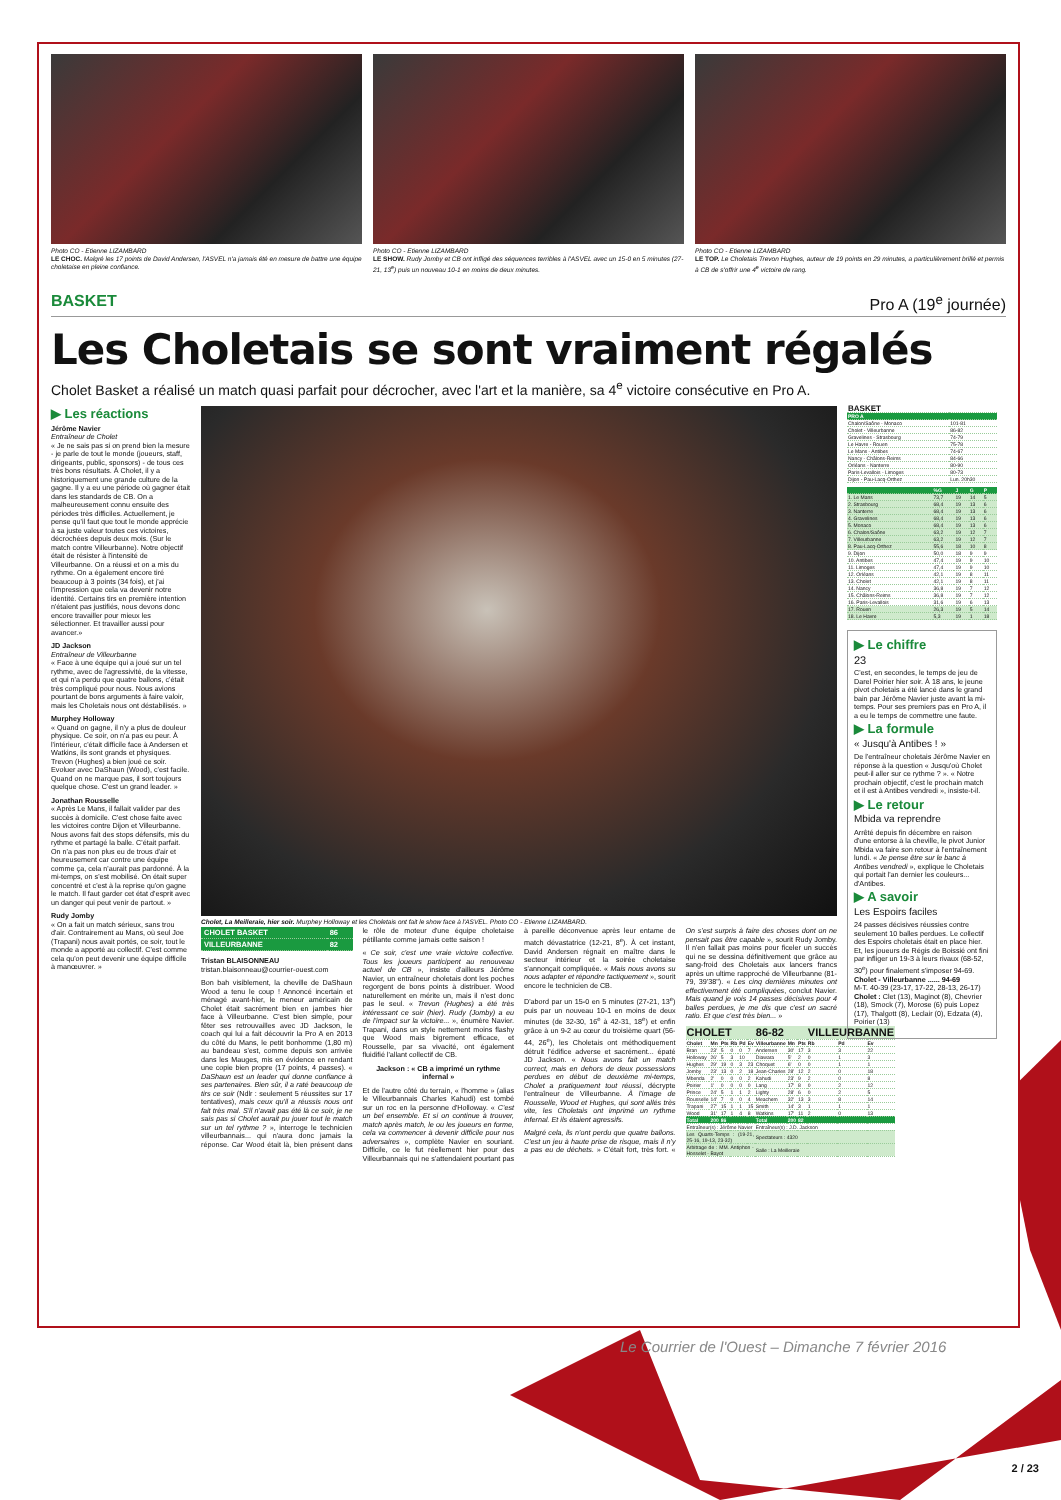Photo CO - Etienne LIZAMBARD
LE CHOC. Malgré les 17 points de David Andersen, l'ASVEL n'a jamais été en mesure de battre une équipe choletaise en pleine confiance.
Photo CO - Etienne LIZAMBARD
LE SHOW. Rudy Jomby et CB ont infligé des séquences terribles à l'ASVEL avec un 15-0 en 5 minutes (27-21, 13<sup>e</sup>) puis un nouveau 10-1 en moins de deux minutes.
Photo CO - Etienne LIZAMBARD
LE TOP. Le Choletais Trevon Hughes, auteur de 19 points en 29 minutes, a particulièrement brillé et permis à CB de s'offrir une 4<sup>e</sup> victoire de rang.
BASKET Pro A (19<sup>e</sup> journée)
Les Choletais se sont vraiment régalés
Cholet Basket a réalisé un match quasi parfait pour décrocher, avec l'art et la manière, sa 4<sup>e</sup> victoire consécutive en Pro A.
▶ Les réactions
Jérôme Navier
Entraîneur de Cholet
« Je ne sais pas si on prend bien la mesure - je parle de tout le monde (joueurs, staff, dirigeants, public, sponsors) - de tous ces très bons résultats. À Cholet, il y a historiquement une grande culture de la gagne. Il y a eu une période où gagner était dans les standards de CB. On a malheureusement connu ensuite des périodes très difficiles. Actuellement, je pense qu'il faut que tout le monde apprécie à sa juste valeur toutes ces victoires, décrochées depuis deux mois. (Sur le match contre Villeurbanne). Notre objectif était de résister à l'intensité de Villeurbanne. On a réussi et on a mis du rythme. On a également encore tiré beaucoup à 3 points (34 fois), et j'ai l'impression que cela va devenir notre identité. Certains tirs en première intention n'étaient pas justifiés, nous devons donc encore travailler pour mieux les sélectionner. Et travailler aussi pour avancer.»
JD Jackson
Entraîneur de Villeurbanne
« Face à une équipe qui a joué sur un tel rythme, avec de l'agressivité, de la vitesse, et qui n'a perdu que quatre ballons, c'était très compliqué pour nous. Nous avions pourtant de bons arguments à faire valoir, mais les Choletais nous ont déstabilisés. »
Murphey Holloway
« Quand on gagne, il n'y a plus de douleur physique. Ce soir, on n'a pas eu peur. À l'intérieur, c'était difficile face à Andersen et Watkins, ils sont grands et physiques. Trevon (Hughes) a bien joué ce soir. Evoluer avec DaShaun (Wood), c'est facile. Quand on ne marque pas, il sort toujours quelque chose. C'est un grand leader. »
Jonathan Rousselle
« Après Le Mans, il fallait valider par des succès à domicile. C'est chose faite avec les victoires contre Dijon et Villeurbanne. Nous avons fait des stops défensifs, mis du rythme et partagé la balle. C'était parfait. On n'a pas non plus eu de trous d'air et heureusement car contre une équipe comme ça, cela n'aurait pas pardonné. À la mi-temps, on s'est mobilisé. On était super concentré et c'est à la reprise qu'on gagne le match. Il faut garder cet état d'esprit avec un danger qui peut venir de partout. »
Rudy Jomby
« On a fait un match sérieux, sans trou d'air. Contrairement au Mans, où seul Joe (Trapani) nous avait portés, ce soir, tout le monde a apporté au collectif. C'est comme cela qu'on peut devenir une équipe difficile à manœuvrer. »
Cholet, La Meilleraie, hier soir. Murphey Holloway et les Choletais ont fait le show face à l'ASVEL. Photo CO - Etienne LIZAMBARD.
| CHOLET BASKET | 86 |
| VILLEURBANNE | 82 |
Tristan BLAISONNEAU
tristan.blaisonneau@courrier-ouest.com
Bon bah visiblement, la cheville de DaShaun Wood a tenu le coup ! Annoncé incertain et ménagé avant-hier, le meneur américain de Cholet était sacrément bien en jambes hier face à Villeurbanne. C'est bien simple, pour fêter ses retrouvailles avec JD Jackson, le coach qui lui a fait découvrir la Pro A en 2013 du côté du Mans, le petit bonhomme (1,80 m) au bandeau s'est, comme depuis son arrivée dans les Mauges, mis en évidence en rendant une copie bien propre (17 points, 4 passes). « DaShaun est un leader qui donne confiance à ses partenaires. Bien sûr, il a raté beaucoup de tirs ce soir (Ndlr : seulement 5 réussites sur 17 tentatives), mais ceux qu'il a réussis nous ont fait très mal. S'il n'avait pas été là ce soir, je ne sais pas si Cholet aurait pu jouer tout le match sur un tel rythme ? », interroge le technicien villeurbannais... qui n'aura donc jamais la réponse. Car Wood était là, bien présent dans le rôle de moteur d'une équipe choletaise pétillante comme jamais cette saison !
« Ce soir, c'est une vraie victoire collective. Tous les joueurs participent au renouveau actuel de CB », insiste d'ailleurs Jérôme Navier, un entraîneur choletais dont les poches regorgent de bons points à distribuer. Wood naturellement en mérite un, mais il n'est donc pas le seul. « Trevon (Hughes) a été très intéressant ce soir (hier). Rudy (Jomby) a eu de l'impact sur la victoire... », énumère Navier. Trapani, dans un style nettement moins flashy que Wood mais bigrement efficace, et Rousselle, par sa vivacité, ont également fluidifié l'allant collectif de CB.
Jackson : « CB a imprimé un rythme infernal »
Et de l'autre côté du terrain, « l'homme » (alias le Villeurbannais Charles Kahudi) est tombé sur un roc en la personne d'Holloway. « C'est un bel ensemble. Et si on continue à trouver, match après match, le ou les joueurs en forme, cela va commencer à devenir difficile pour nos adversaires », complète Navier en souriant. Difficile, ce le fut réellement hier pour des Villeurbannais qui ne s'attendaient pourtant pas à pareille déconvenue après leur entame de match dévastatrice (12-21, 8<sup>e</sup>). À cet instant, David Andersen régnait en maître dans le secteur intérieur et la soirée choletaise s'annonçait compliquée. « Mais nous avons su nous adapter et répondre tactiquement », sourit encore le technicien de CB.
D'abord par un 15-0 en 5 minutes (27-21, 13<sup>e</sup>) puis par un nouveau 10-1 en moins de deux minutes (de 32-30, 16<sup>e</sup> à 42-31, 18<sup>e</sup>) et enfin grâce à un 9-2 au cœur du troisième quart (56-44, 26<sup>e</sup>), les Choletais ont méthodiquement détruit l'édifice adverse et sacrément... épaté JD Jackson. « Nous avons fait un match correct, mais en dehors de deux possessions perdues en début de deuxième mi-temps, Cholet a pratiquement tout réussi, décrypte l'entraîneur de Villeurbanne. À l'image de Rousselle, Wood et Hughes, qui sont allés très vite, les Choletais ont imprimé un rythme infernal. Et ils étaient agressifs.
Malgré cela, ils n'ont perdu que quatre ballons. C'est un jeu à haute prise de risque, mais il n'y a pas eu de déchets. » C'était fort, très fort. « On s'est surpris à faire des choses dont on ne pensait pas être capable », sourit Rudy Jomby. Il n'en fallait pas moins pour ficeler un succès qui ne se dessina définitivement que grâce au sang-froid des Choletais aux lancers francs après un ultime rapproché de Villeurbanne (81-79, 39'38"). « Les cinq dernières minutes ont effectivement été compliquées, conclut Navier. Mais quand je vois 14 passes décisives pour 4 balles perdues, je me dis que c'est un sacré ratio. Et que c'est très bien... »
| CHOLET | | | | | | 86-82 | | | VILLEURBANNE | | |
| Cholet | Mn | Pts | Rb | Pd | Ev | Villeurbanne | Mn | Pts | Rb | Pd | Ev |
| Bran | 23' | 5 | 0 | 0 | 7 | Andersen | 30' | 17 | 3 | 3 | 22 |
| Holloway | 26' | 5 | 3 | 10 | | Diawara | 5' | 2 | 0 | 1 | 3 |
| Hughes | 29' | 19 | 0 | 3 | 23 | Choquet | 6' | 0 | 0 | 1 | 1 |
| Jomby | 23' | 13 | 0 | 2 | 18 | Jean-Charles | 28' | 12 | 2 | 0 | 18 |
| Mbenda | 2' | 0 | 0 | 0 | 2 | Kahudi | 23' | 9 | 2 | 0 | 8 |
| Poirier | 1' | 0 | 0 | 0 | 0 | Lang | 17' | 8 | 0 | 2 | 12 |
| Prince | 24' | 5 | 1 | 1 | 2 | Lighty | 28' | 6 | 0 | 2 | 5 |
| Rousselle | 14' | 7 | 0 | 0 | 4 | Meachem | 32' | 13 | 3 | 8 | 14 |
| Trapani | 27' | 15 | 1 | 1 | 15 | Smith | 14' | 3 | 1 | 1 | 1 |
| Wood | 31' | 17 | 1 | 4 | 8 | Watkins | 17' | 11 | 2 | 0 | 13 |
| Total | 200 | 86 | | | | Total | 200 | 82 | | | |
| Entraîneur(s) : Jérôme Navier | | | | | | Entraîneur(s) : J.D. Jackson | | | | | |
| Les Quarts-Temps : (19-21, 25-16, 19-13, 23-32) | | | | | | Spectateurs : 4320 | | | | | |
| Arbitrage de : MM. Antiphon - Hosselet - Bayot | | | | | | Salle : La Meilleraie | | | | | |
| BASKET | |
| PRO A | |
| Chalon/Saône - Monaco | 101-81 |
| Cholet - Villeurbanne | 86-82 |
| Gravelines - Strasbourg | 74-79 |
| Le Havre - Rouen | 75-78 |
| Le Mans - Antibes | 74-67 |
| Nancy - Châlons-Reims | 84-66 |
| Orléans - Nanterre | 80-90 |
| Paris-Levallois - Limoges | 80-73 |
| Dijon - Pau-Lacq-Orthez | Lun. 20h30 |
| | %G | J | G | P |
| 1. Le Mans | 73,7 | 19 | 14 | 5 |
| 2. Strasbourg | 68,4 | 19 | 13 | 6 |
| 3. Nanterre | 68,4 | 19 | 13 | 6 |
| 4. Gravelines | 68,4 | 19 | 13 | 6 |
| 5. Monaco | 68,4 | 19 | 13 | 6 |
| 6. Chalon/Saône | 63,2 | 19 | 12 | 7 |
| 7. Villeurbanne | 63,2 | 19 | 12 | 7 |
| 8. Pau-Lacq-Orthez | 55,6 | 18 | 10 | 8 |
| 9. Dijon | 50,0 | 18 | 9 | 9 |
| 10. Antibes | 47,4 | 19 | 9 | 10 |
| 11. Limoges | 47,4 | 19 | 9 | 10 |
| 12. Orléans | 42,1 | 19 | 8 | 11 |
| 13. Cholet | 42,1 | 19 | 8 | 11 |
| 14. Nancy | 36,8 | 19 | 7 | 12 |
| 15. Châlons-Reims | 36,8 | 19 | 7 | 12 |
| 16. Paris-Levallois | 31,6 | 19 | 6 | 13 |
| 17. Rouen | 26,3 | 19 | 5 | 14 |
| 18. Le Havre | 5,3 | 19 | 1 | 18 |
▶ Le chiffre
23
C'est, en secondes, le temps de jeu de Darel Poirier hier soir. À 18 ans, le jeune pivot choletais a été lancé dans le grand bain par Jérôme Navier juste avant la mi-temps. Pour ses premiers pas en Pro A, il a eu le temps de commettre une faute.
▶ La formule
« Jusqu'à Antibes ! »
De l'entraîneur choletais Jérôme Navier en réponse à la question « Jusqu'où Cholet peut-il aller sur ce rythme ? ». « Notre prochain objectif, c'est le prochain match et il est à Antibes vendredi », insiste-t-il.
▶ Le retour
Mbida va reprendre
Arrêté depuis fin décembre en raison d'une entorse à la cheville, le pivot Junior Mbida va faire son retour à l'entraînement lundi. « Je pense être sur le banc à Antibes vendredi », explique le Choletais qui portait l'an dernier les couleurs... d'Antibes.
▶ A savoir
Les Espoirs faciles
24 passes décisives réussies contre seulement 10 balles perdues. Le collectif des Espoirs choletais était en place hier. Et, les joueurs de Régis de Boissié ont fini par infliger un 19-3 à leurs rivaux (68-52, 30<sup>e</sup>) pour finalement s'imposer 94-69.
Cholet - Villeurbanne ...... 94-69
M-T. 40-39 (23-17, 17-22, 28-13, 26-17)
Cholet : Clet (13), Maginot (8), Chevrier (18), Smock (7), Morose (6) puis Lopez (17), Thalgott (8), Leclair (0), Edzata (4), Poirier (13)
Le Courrier de l'Ouest – Dimanche 7 février 2016
2 / 23